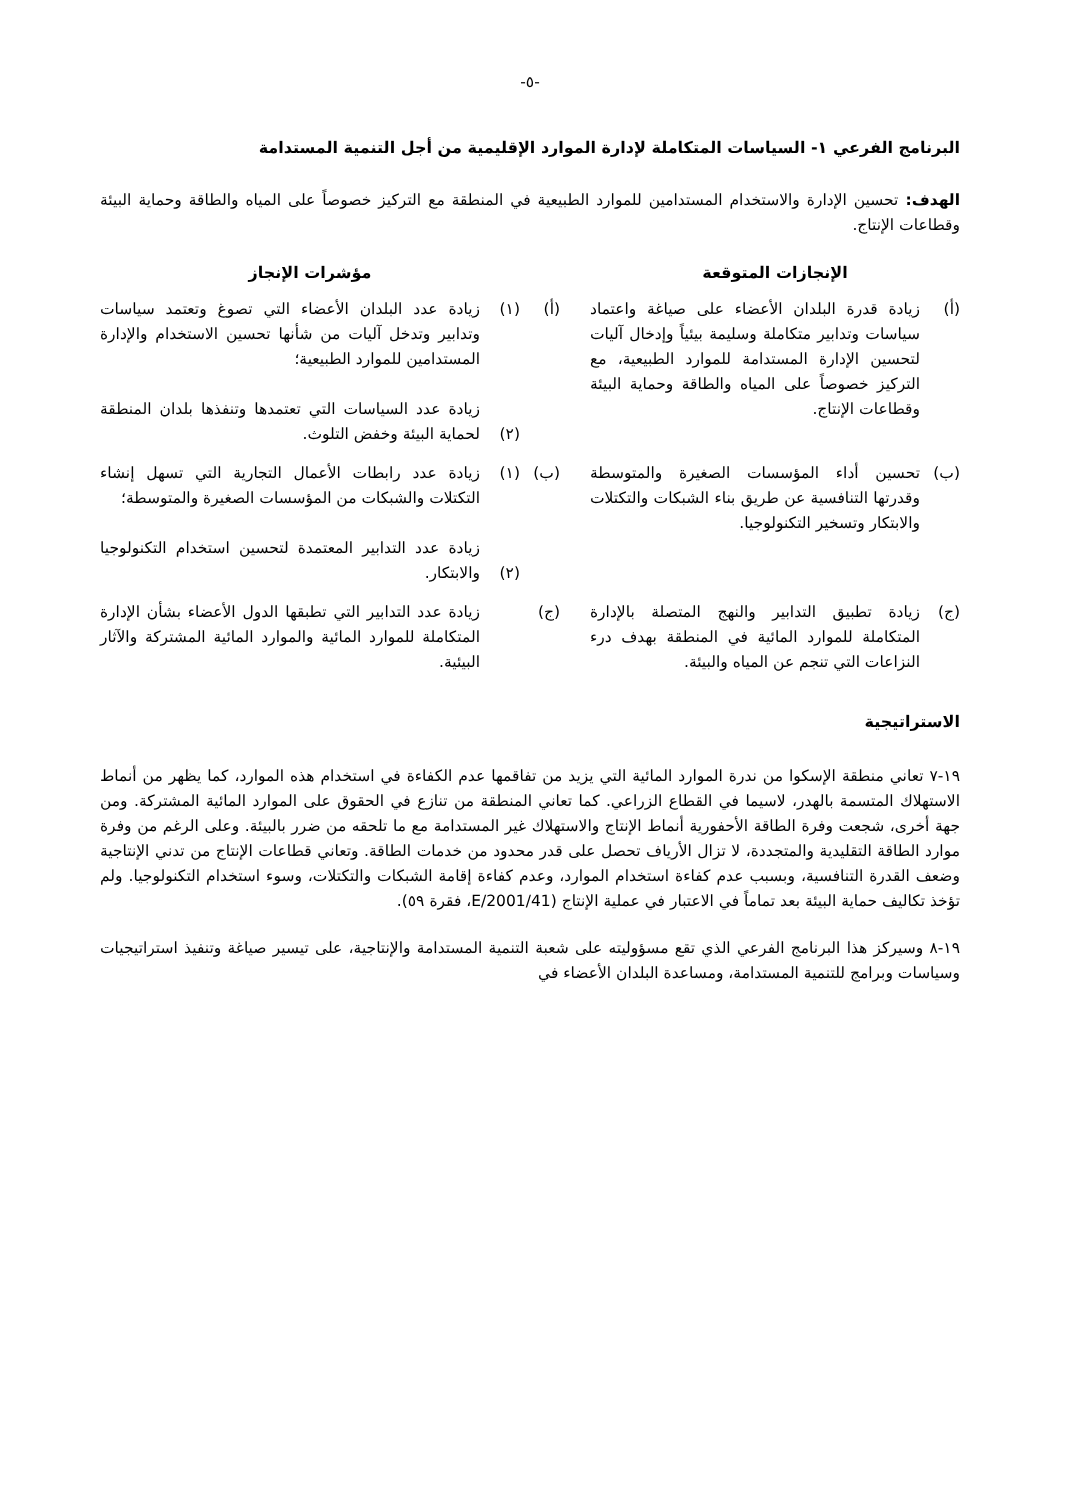-٥-
البرنامج الفرعي ١- السياسات المتكاملة لإدارة الموارد الإقليمية من أجل التنمية المستدامة
الهدف: تحسين الإدارة والاستخدام المستدامين للموارد الطبيعية في المنطقة مع التركيز خصوصاً على المياه والطاقة وحماية البيئة وقطاعات الإنتاج.
| الإنجازات المتوقعة | | | مؤشرات الإنجاز | |
| --- | --- | --- | --- | --- |
| (أ) | زيادة قدرة البلدان الأعضاء على صياغة واعتماد سياسات وتدابير متكاملة وسليمة بيئياً وإدخال آليات لتحسين الإدارة المستدامة للموارد الطبيعية، مع التركيز خصوصاً على المياه والطاقة وحماية البيئة وقطاعات الإنتاج. | (أ) | (١) (٢) | زيادة عدد البلدان الأعضاء التي تصوغ وتعتمد سياسات وتدابير وتدخل آليات من شأنها تحسين الاستخدام والإدارة المستدامين للموارد الطبيعية؛ زيادة عدد السياسات التي تعتمدها وتنفذها بلدان المنطقة لحماية البيئة وخفض التلوث. |
| (ب) | تحسين أداء المؤسسات الصغيرة والمتوسطة وقدرتها التنافسية عن طريق بناء الشبكات والتكتلات والابتكار وتسخير التكنولوجيا. | (ب) | (١) (٢) | زيادة عدد رابطات الأعمال التجارية التي تسهل إنشاء التكتلات والشبكات من المؤسسات الصغيرة والمتوسطة؛ زيادة عدد التدابير المعتمدة لتحسين استخدام التكنولوجيا والابتكار. |
| (ج) | زيادة تطبيق التدابير والنهج المتصلة بالإدارة المتكاملة للموارد المائية في المنطقة بهدف درء النزاعات التي تنجم عن المياه والبيئة. | (ج) | | زيادة عدد التدابير التي تطبقها الدول الأعضاء بشأن الإدارة المتكاملة للموارد المائية والموارد المائية المشتركة والآثار البيئية. |
الاستراتيجية
١٩-٧ تعاني منطقة الإسكوا من ندرة الموارد المائية التي يزيد من تفاقمها عدم الكفاءة في استخدام هذه الموارد، كما يظهر من أنماط الاستهلاك المتسمة بالهدر، لاسيما في القطاع الزراعي. كما تعاني المنطقة من تنازع في الحقوق على الموارد المائية المشتركة. ومن جهة أخرى، شجعت وفرة الطاقة الأحفورية أنماط الإنتاج والاستهلاك غير المستدامة مع ما تلحقه من ضرر بالبيئة. وعلى الرغم من وفرة موارد الطاقة التقليدية والمتجددة، لا تزال الأرياف تحصل على قدر محدود من خدمات الطاقة. وتعاني قطاعات الإنتاج من تدني الإنتاجية وضعف القدرة التنافسية، وبسبب عدم كفاءة استخدام الموارد، وعدم كفاءة إقامة الشبكات والتكتلات، وسوء استخدام التكنولوجيا. ولم تؤخذ تكاليف حماية البيئة بعد تماماً في الاعتبار في عملية الإنتاج (E/2001/41، فقرة ٥٩).
١٩-٨ وسيركز هذا البرنامج الفرعي الذي تقع مسؤوليته على شعبة التنمية المستدامة والإنتاجية، على تيسير صياغة وتنفيذ استراتيجيات وسياسات وبرامج للتنمية المستدامة، ومساعدة البلدان الأعضاء في